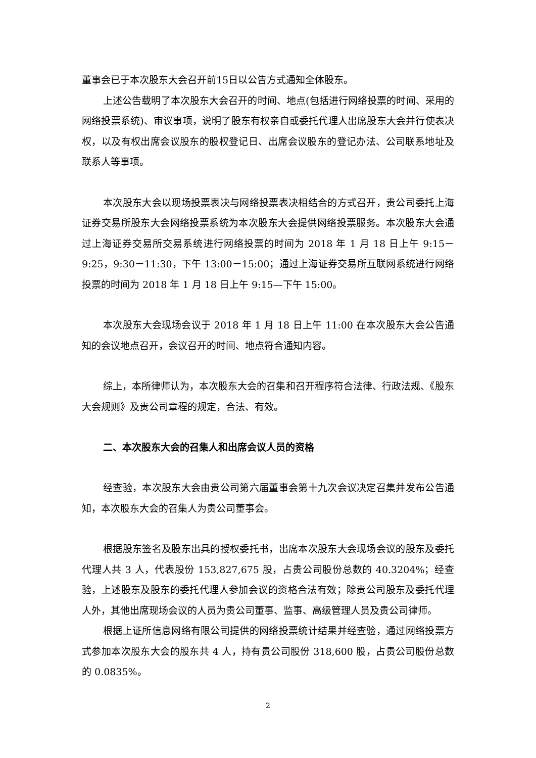董事会已于本次股东大会召开前15日以公告方式通知全体股东。
上述公告载明了本次股东大会召开的时间、地点(包括进行网络投票的时间、采用的网络投票系统)、审议事项，说明了股东有权亲自或委托代理人出席股东大会并行使表决权，以及有权出席会议股东的股权登记日、出席会议股东的登记办法、公司联系地址及联系人等事项。
本次股东大会以现场投票表决与网络投票表决相结合的方式召开，贵公司委托上海证券交易所股东大会网络投票系统为本次股东大会提供网络投票服务。本次股东大会通过上海证券交易所交易系统进行网络投票的时间为 2018 年 1 月 18 日上午 9:15－9:25，9:30－11:30，下午 13:00－15:00；通过上海证券交易所互联网系统进行网络投票的时间为 2018 年 1 月 18 日上午 9:15—下午 15:00。
本次股东大会现场会议于 2018 年 1 月 18 日上午 11:00 在本次股东大会公告通知的会议地点召开，会议召开的时间、地点符合通知内容。
综上，本所律师认为，本次股东大会的召集和召开程序符合法律、行政法规、《股东大会规则》及贵公司章程的规定，合法、有效。
二、本次股东大会的召集人和出席会议人员的资格
经查验，本次股东大会由贵公司第六届董事会第十九次会议决定召集并发布公告通知，本次股东大会的召集人为贵公司董事会。
根据股东签名及股东出具的授权委托书，出席本次股东大会现场会议的股东及委托代理人共 3 人，代表股份 153,827,675 股，占贵公司股份总数的 40.3204%；经查验，上述股东及股东的委托代理人参加会议的资格合法有效；除贵公司股东及委托代理人外，其他出席现场会议的人员为贵公司董事、监事、高级管理人员及贵公司律师。
根据上证所信息网络有限公司提供的网络投票统计结果并经查验，通过网络投票方式参加本次股东大会的股东共 4 人，持有贵公司股份 318,600 股，占贵公司股份总数的 0.0835%。
2